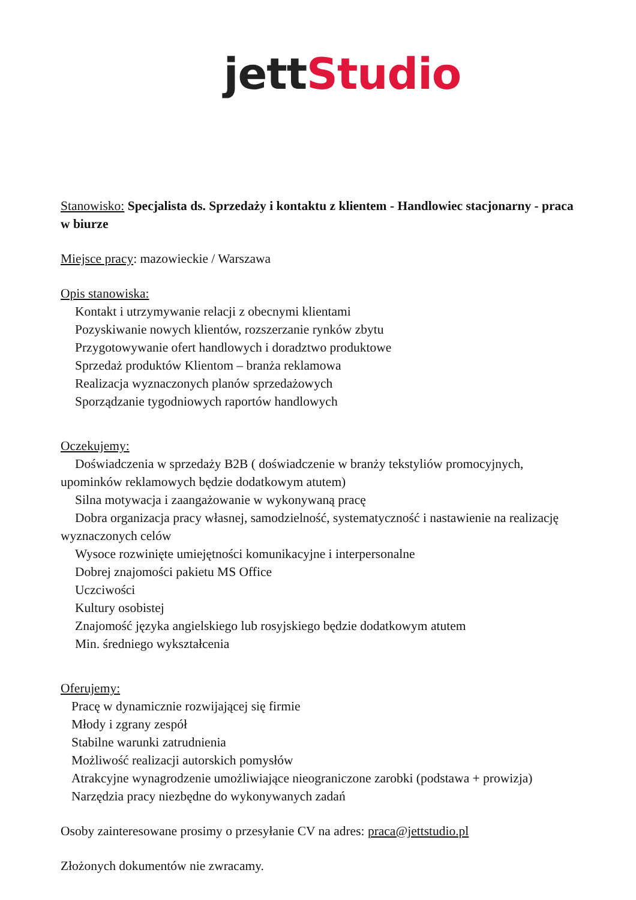jett Studio
Stanowisko: Specjalista ds. Sprzedaży i kontaktu z klientem - Handlowiec stacjonarny - praca w biurze
Miejsce pracy: mazowieckie / Warszawa
Opis stanowiska:
Kontakt i utrzymywanie relacji z obecnymi klientami
Pozyskiwanie nowych klientów, rozszerzanie rynków zbytu
Przygotowywanie ofert handlowych i doradztwo produktowe
Sprzedaż produktów Klientom – branża reklamowa
Realizacja wyznaczonych planów sprzedażowych
Sporządzanie tygodniowych raportów handlowych
Oczekujemy:
Doświadczenia w sprzedaży B2B ( doświadczenie w branży tekstyliów promocyjnych, upominków reklamowych będzie dodatkowym atutem)
Silna motywacja i zaangażowanie w wykonywaną pracę
Dobra organizacja pracy własnej, samodzielność, systematyczność i nastawienie na realizację wyznaczonych celów
Wysoce rozwinięte umiejętności komunikacyjne i interpersonalne
Dobrej znajomości pakietu MS Office
Uczciwości
Kultury osobistej
Znajomość języka angielskiego lub rosyjskiego będzie dodatkowym atutem
Min. średniego wykształcenia
Oferujemy:
Pracę w dynamicznie rozwijającej się firmie
Młody i zgrany zespół
Stabilne warunki zatrudnienia
Możliwość realizacji autorskich pomysłów
Atrakcyjne wynagrodzenie umożliwiające nieograniczone zarobki (podstawa + prowizja)
Narzędzia pracy niezbędne do wykonywanych zadań
Osoby zainteresowane prosimy o przesyłanie CV na adres: praca@jettstudio.pl
Złożonych dokumentów nie zwracamy.